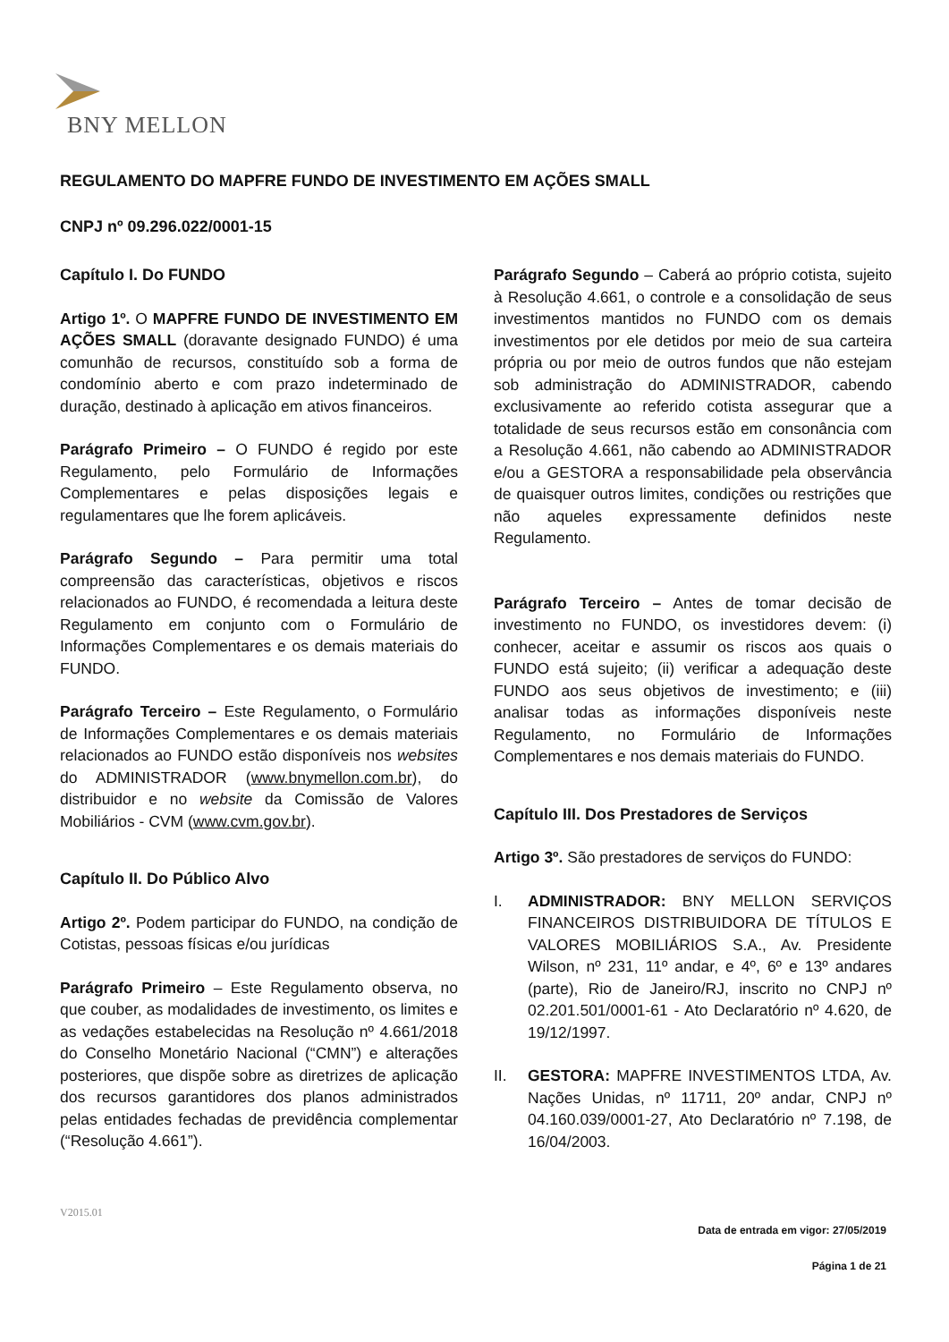BNY MELLON
REGULAMENTO DO MAPFRE FUNDO DE INVESTIMENTO EM AÇÕES SMALL
CNPJ nº 09.296.022/0001-15
Capítulo I. Do FUNDO
Artigo 1º. O MAPFRE FUNDO DE INVESTIMENTO EM AÇÕES SMALL (doravante designado FUNDO) é uma comunhão de recursos, constituído sob a forma de condomínio aberto e com prazo indeterminado de duração, destinado à aplicação em ativos financeiros.
Parágrafo Primeiro – O FUNDO é regido por este Regulamento, pelo Formulário de Informações Complementares e pelas disposições legais e regulamentares que lhe forem aplicáveis.
Parágrafo Segundo – Para permitir uma total compreensão das características, objetivos e riscos relacionados ao FUNDO, é recomendada a leitura deste Regulamento em conjunto com o Formulário de Informações Complementares e os demais materiais do FUNDO.
Parágrafo Terceiro – Este Regulamento, o Formulário de Informações Complementares e os demais materiais relacionados ao FUNDO estão disponíveis nos websites do ADMINISTRADOR (www.bnymellon.com.br), do distribuidor e no website da Comissão de Valores Mobiliários - CVM (www.cvm.gov.br).
Capítulo II. Do Público Alvo
Artigo 2º. Podem participar do FUNDO, na condição de Cotistas, pessoas físicas e/ou jurídicas
Parágrafo Primeiro – Este Regulamento observa, no que couber, as modalidades de investimento, os limites e as vedações estabelecidas na Resolução nº 4.661/2018 do Conselho Monetário Nacional (“CMN”) e alterações posteriores, que dispõe sobre as diretrizes de aplicação dos recursos garantidores dos planos administrados pelas entidades fechadas de previdência complementar (“Resolução 4.661”).
Parágrafo Segundo – Caberá ao próprio cotista, sujeito à Resolução 4.661, o controle e a consolidação de seus investimentos mantidos no FUNDO com os demais investimentos por ele detidos por meio de sua carteira própria ou por meio de outros fundos que não estejam sob administração do ADMINISTRADOR, cabendo exclusivamente ao referido cotista assegurar que a totalidade de seus recursos estão em consonância com a Resolução 4.661, não cabendo ao ADMINISTRADOR e/ou a GESTORA a responsabilidade pela observância de quaisquer outros limites, condições ou restrições que não aqueles expressamente definidos neste Regulamento.
Parágrafo Terceiro – Antes de tomar decisão de investimento no FUNDO, os investidores devem: (i) conhecer, aceitar e assumir os riscos aos quais o FUNDO está sujeito; (ii) verificar a adequação deste FUNDO aos seus objetivos de investimento; e (iii) analisar todas as informações disponíveis neste Regulamento, no Formulário de Informações Complementares e nos demais materiais do FUNDO.
Capítulo III. Dos Prestadores de Serviços
Artigo 3º. São prestadores de serviços do FUNDO:
I. ADMINISTRADOR: BNY MELLON SERVIÇOS FINANCEIROS DISTRIBUIDORA DE TÍTULOS E VALORES MOBILIÁRIOS S.A., Av. Presidente Wilson, nº 231, 11º andar, e 4º, 6º e 13º andares (parte), Rio de Janeiro/RJ, inscrito no CNPJ nº 02.201.501/0001-61 - Ato Declaratório nº 4.620, de 19/12/1997.
II. GESTORA: MAPFRE INVESTIMENTOS LTDA, Av. Nações Unidas, nº 11711, 20º andar, CNPJ nº 04.160.039/0001-27, Ato Declaratório nº 7.198, de 16/04/2003.
V2015.01
Data de entrada em vigor: 27/05/2019
Página 1 de 21